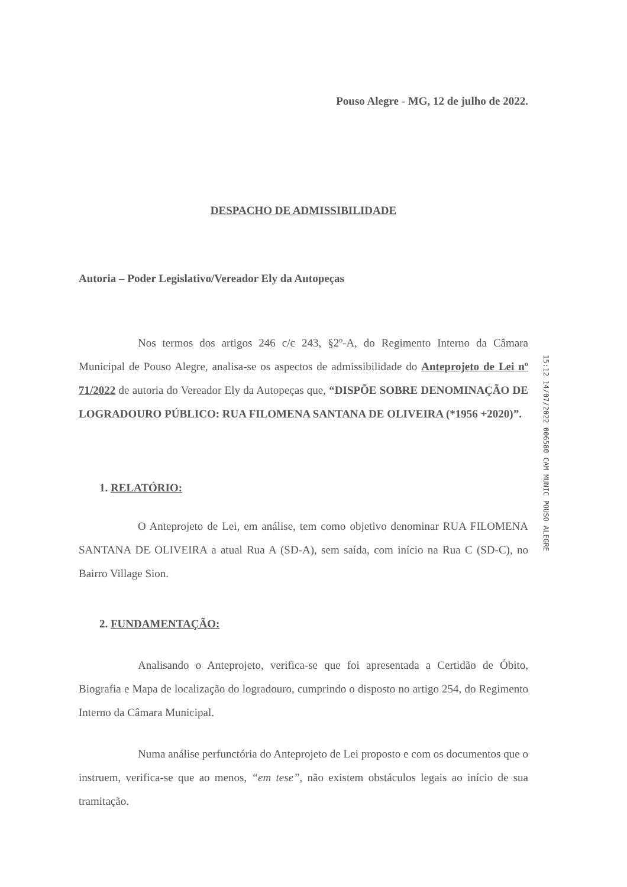Pouso Alegre - MG, 12 de julho de 2022.
DESPACHO DE ADMISSIBILIDADE
Autoria – Poder Legislativo/Vereador Ely da Autopeças
Nos termos dos artigos 246 c/c 243, §2º-A, do Regimento Interno da Câmara Municipal de Pouso Alegre, analisa-se os aspectos de admissibilidade do Anteprojeto de Lei nº 71/2022 de autoria do Vereador Ely da Autopeças que, “DISPÕE SOBRE DENOMINAÇÃO DE LOGRADOURO PÚBLICO: RUA FILOMENA SANTANA DE OLIVEIRA (*1956 +2020)”.
1. RELATÓRIO:
O Anteprojeto de Lei, em análise, tem como objetivo denominar RUA FILOMENA SANTANA DE OLIVEIRA a atual Rua A (SD-A), sem saída, com início na Rua C (SD-C), no Bairro Village Sion.
2. FUNDAMENTAÇÃO:
Analisando o Anteprojeto, verifica-se que foi apresentada a Certidão de Óbito, Biografia e Mapa de localização do logradouro, cumprindo o disposto no artigo 254, do Regimento Interno da Câmara Municipal.
Numa análise perfunctória do Anteprojeto de Lei proposto e com os documentos que o instruem, verifica-se que ao menos, “em tese”, não existem obstáculos legais ao início de sua tramitação.
15:12 14/07/2022 006580 CAM MUNIC POUSO ALEGRE